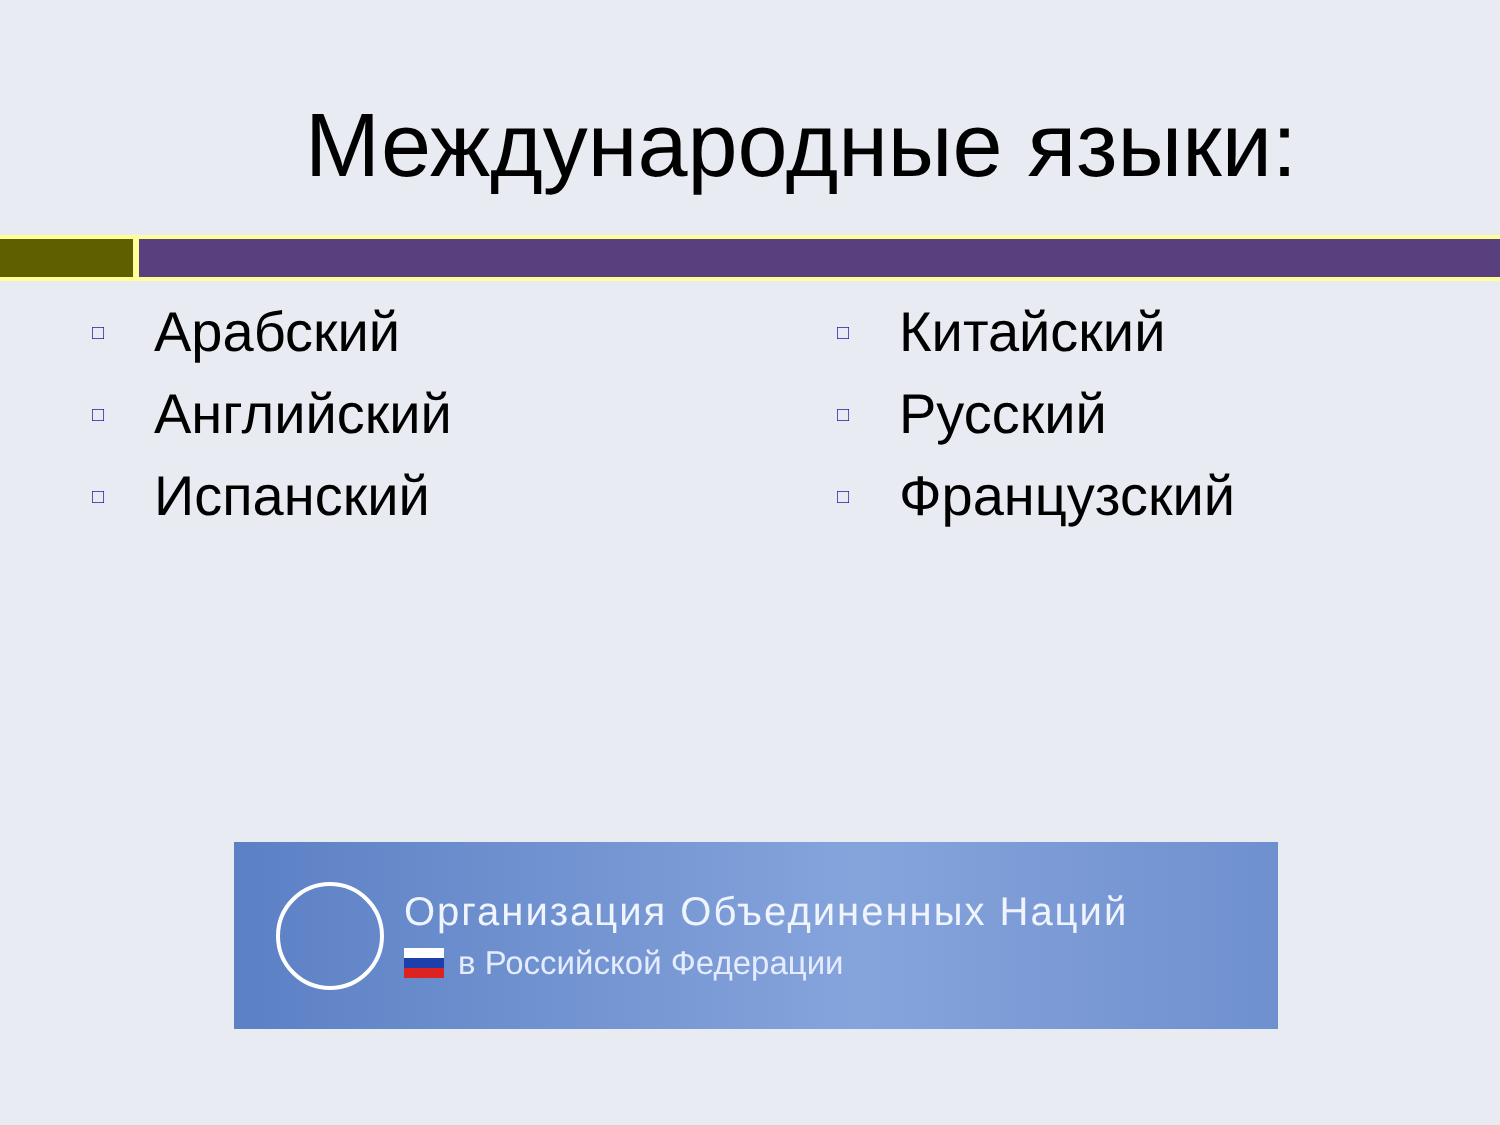Международные языки:
□ Арабский
□ Английский
□ Испанский
□ Китайский
□ Русский
□ Французский
Организация Объединенных Наций
в Российской Федерации